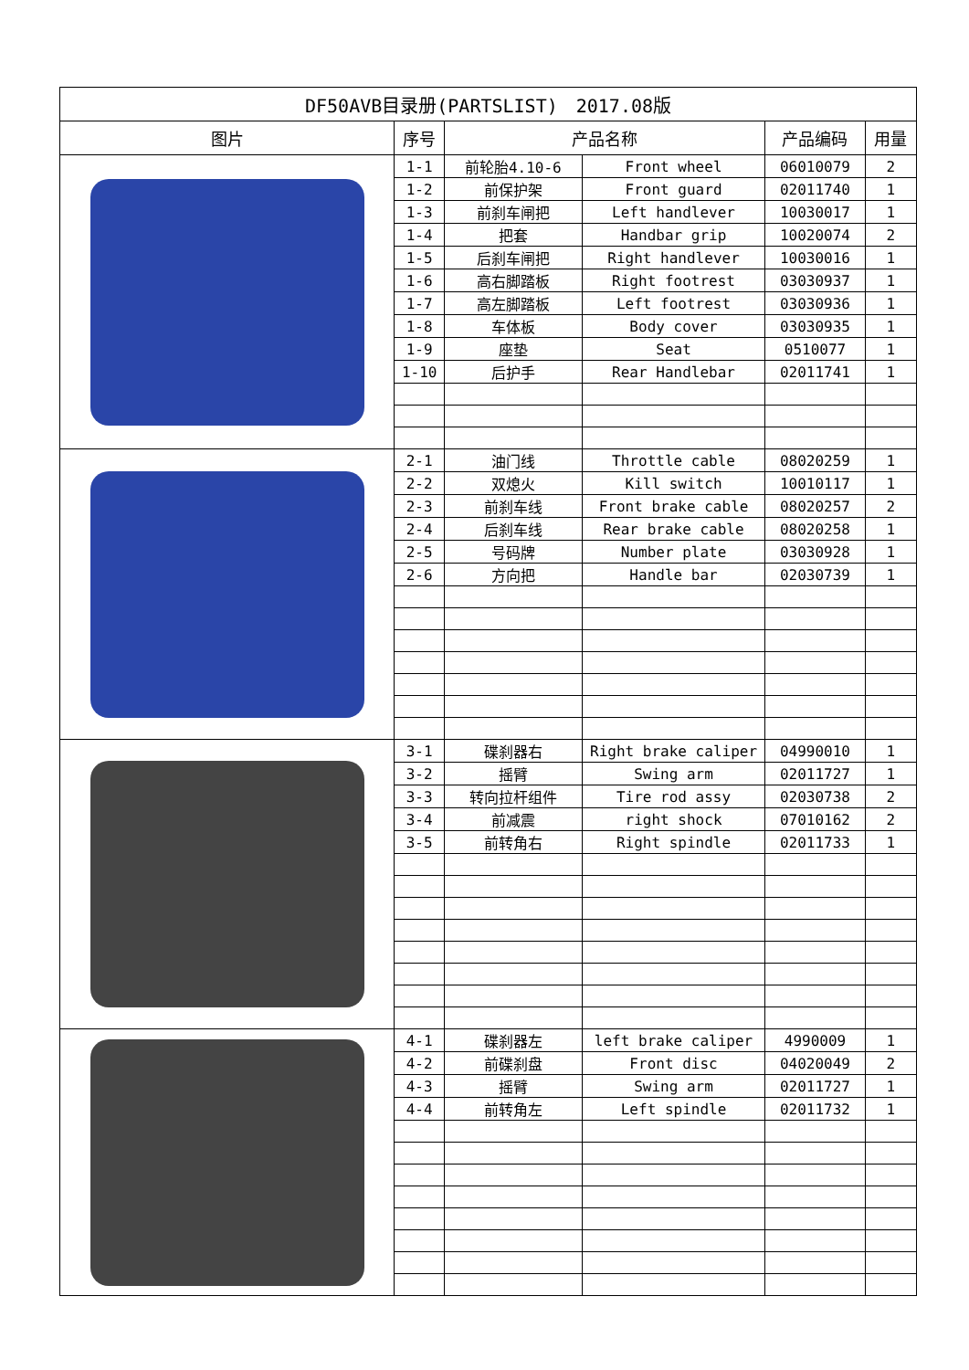| DF50AVB目录册(PARTSLIST) 2017.08版 | | | | | |
| 图片 | 序号 | 产品名称 | | 产品编码 | 用量 |
| | 1-1 | 前轮胎4.10-6 | Front wheel | 06010079 | 2 |
| | 1-2 | 前保护架 | Front guard | 02011740 | 1 |
| | 1-3 | 前刹车闸把 | Left handlever | 10030017 | 1 |
| | 1-4 | 把套 | Handbar grip | 10020074 | 2 |
| | 1-5 | 后刹车闸把 | Right handlever | 10030016 | 1 |
| | 1-6 | 高右脚踏板 | Right footrest | 03030937 | 1 |
| | 1-7 | 高左脚踏板 | Left footrest | 03030936 | 1 |
| | 1-8 | 车体板 | Body cover | 03030935 | 1 |
| | 1-9 | 座垫 | Seat | 0510077 | 1 |
| | 1-10 | 后护手 | Rear Handlebar | 02011741 | 1 |
| | 2-1 | 油门线 | Throttle cable | 08020259 | 1 |
| | 2-2 | 双熄火 | Kill switch | 10010117 | 1 |
| | 2-3 | 前刹车线 | Front brake cable | 08020257 | 2 |
| | 2-4 | 后刹车线 | Rear brake cable | 08020258 | 1 |
| | 2-5 | 号码牌 | Number plate | 03030928 | 1 |
| | 2-6 | 方向把 | Handle bar | 02030739 | 1 |
| | 3-1 | 碟刹器右 | Right brake caliper | 04990010 | 1 |
| | 3-2 | 摇臂 | Swing arm | 02011727 | 1 |
| | 3-3 | 转向拉杆组件 | Tire rod assy | 02030738 | 2 |
| | 3-4 | 前减震 | right shock | 07010162 | 2 |
| | 3-5 | 前转角右 | Right spindle | 02011733 | 1 |
| | 4-1 | 碟刹器左 | left brake caliper | 4990009 | 1 |
| | 4-2 | 前碟刹盘 | Front disc | 04020049 | 2 |
| | 4-3 | 摇臂 | Swing arm | 02011727 | 1 |
| | 4-4 | 前转角左 | Left spindle | 02011732 | 1 |